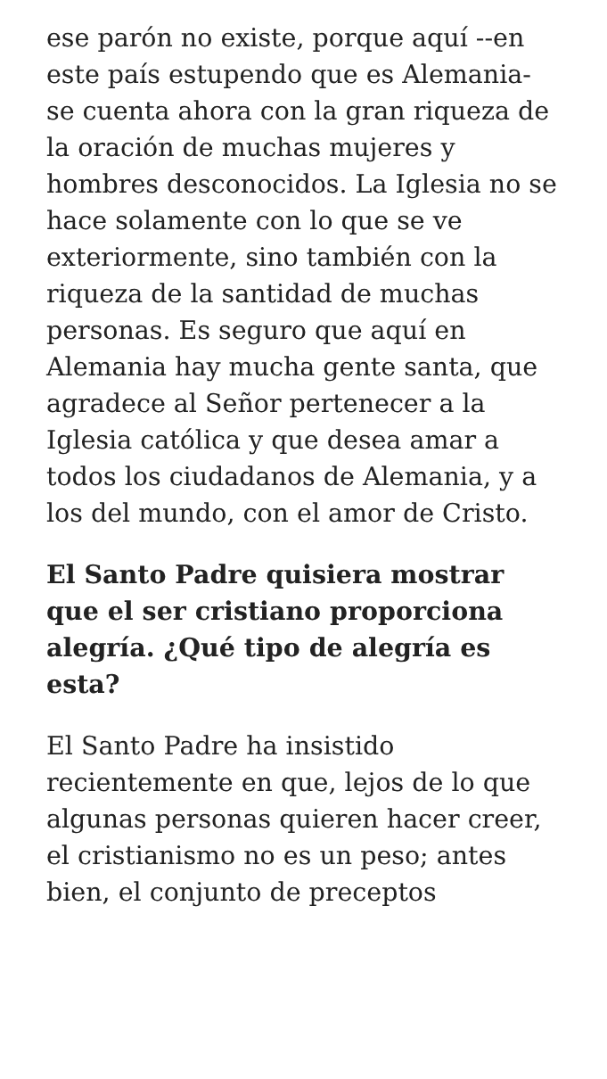ese parón no existe, porque aquí --en este país estupendo que es Alemania- se cuenta ahora con la gran riqueza de la oración de muchas mujeres y hombres desconocidos. La Iglesia no se hace solamente con lo que se ve exteriormente, sino también con la riqueza de la santidad de muchas personas. Es seguro que aquí en Alemania hay mucha gente santa, que agradece al Señor pertenecer a la Iglesia católica y que desea amar a todos los ciudadanos de Alemania, y a los del mundo, con el amor de Cristo.
El Santo Padre quisiera mostrar que el ser cristiano proporciona alegría. ¿Qué tipo de alegría es esta?
El Santo Padre ha insistido recientemente en que, lejos de lo que algunas personas quieren hacer creer, el cristianismo no es un peso; antes bien, el conjunto de preceptos